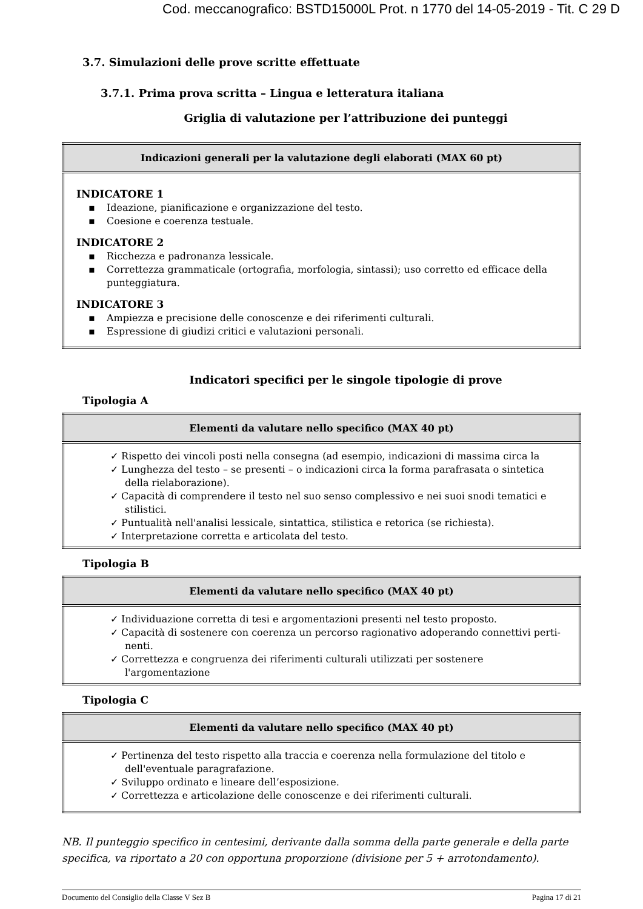Cod. meccanografico: BSTD15000L Prot. n 1770 del 14-05-2019 - Tit. C 29 D
3.7. Simulazioni delle prove scritte effettuate
3.7.1. Prima prova scritta – Lingua e letteratura italiana
Griglia di valutazione per l’attribuzione dei punteggi
| Indicazioni generali per la valutazione degli elaborati (MAX 60 pt) |
| --- |
| INDICATORE 1 Ideazione, pianificazione e organizzazione del testo. Coesione e coerenza testuale. INDICATORE 2 Ricchezza e padronanza lessicale. Correttezza grammaticale (ortografia, morfologia, sintassi); uso corretto ed efficace della punteggiatura. INDICATORE 3 Ampiezza e precisione delle conoscenze e dei riferimenti culturali. Espressione di giudizi critici e valutazioni personali. |
Indicatori specifici per le singole tipologie di prove
Tipologia A
| Elementi da valutare nello specifico (MAX 40 pt) |
| --- |
| ✓ Rispetto dei vincoli posti nella consegna (ad esempio, indicazioni di massima circa la ✓ Lunghezza del testo – se presenti – o indicazioni circa la forma parafrasata o sintetica della rielaborazione). ✓ Capacità di comprendere il testo nel suo senso complessivo e nei suoi snodi tematici e stilistici. ✓ Puntualità nell'analisi lessicale, sintattica, stilistica e retorica (se richiesta). ✓ Interpretazione corretta e articolata del testo. |
Tipologia B
| Elementi da valutare nello specifico (MAX 40 pt) |
| --- |
| ✓ Individuazione corretta di tesi e argomentazioni presenti nel testo proposto. ✓ Capacità di sostenere con coerenza un percorso ragionativo adoperando connettivi perti-nenti. ✓ Correttezza e congruenza dei riferimenti culturali utilizzati per sostenere l'argomentazione |
Tipologia C
| Elementi da valutare nello specifico (MAX 40 pt) |
| --- |
| ✓ Pertinenza del testo rispetto alla traccia e coerenza nella formulazione del titolo e dell'eventuale paragrafazione. ✓ Sviluppo ordinato e lineare dell’esposizione. ✓ Correttezza e articolazione delle conoscenze e dei riferimenti culturali. |
NB. Il punteggio specifico in centesimi, derivante dalla somma della parte generale e della parte specifica, va riportato a 20 con opportuna proporzione (divisione per 5 + arrotondamento).
Documento del Consiglio della Classe V Sez B Pagina 17 di 21